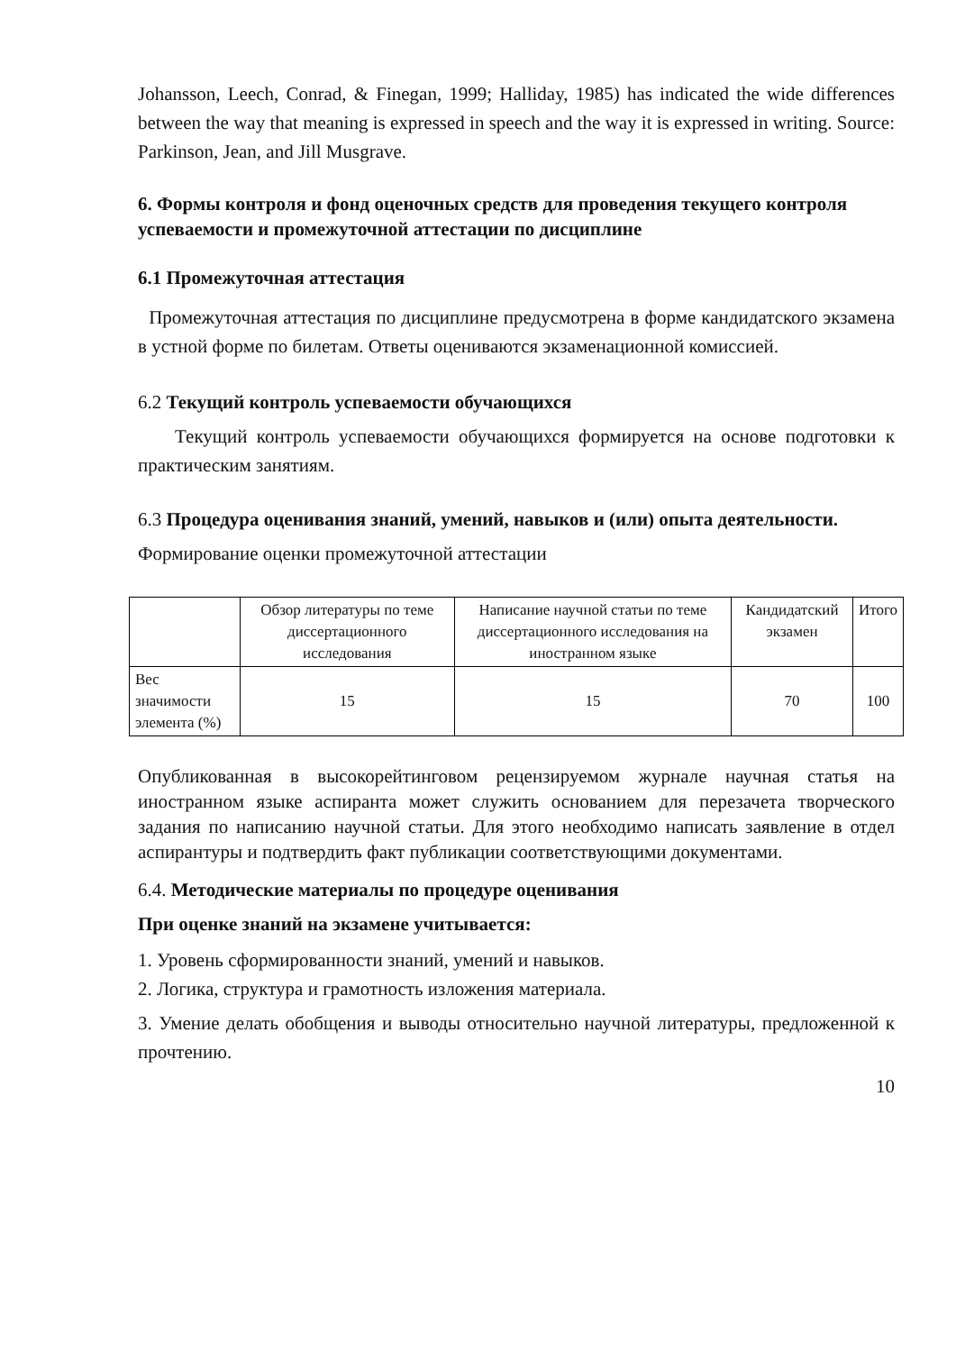Johansson, Leech, Conrad, & Finegan, 1999; Halliday, 1985) has indicated the wide differences between the way that meaning is expressed in speech and the way it is expressed in writing. Source: Parkinson, Jean, and Jill Musgrave.
6. Формы контроля и фонд оценочных средств для проведения текущего контроля успеваемости и промежуточной аттестации по дисциплине
6.1 Промежуточная аттестация
Промежуточная аттестация по дисциплине предусмотрена в форме кандидатского экзамена в устной форме по билетам. Ответы оцениваются экзаменационной комиссией.
6.2 Текущий контроль успеваемости обучающихся
Текущий контроль успеваемости обучающихся формируется на основе подготовки к практическим занятиям.
6.3 Процедура оценивания знаний, умений, навыков и (или) опыта деятельности.
Формирование оценки промежуточной аттестации
| | Обзор литературы по теме диссертационного исследования | Написание научной статьи по теме диссертационного исследования на иностранном языке | Кандидатский экзамен | Итого |
| Вес значимости элемента (%) | 15 | 15 | 70 | 100 |
Опубликованная в высокорейтинговом рецензируемом журнале научная статья на иностранном языке аспиранта может служить основанием для перезачета творческого задания по написанию научной статьи. Для этого необходимо написать заявление в отдел аспирантуры и подтвердить факт публикации соответствующими документами.
6.4. Методические материалы по процедуре оценивания
При оценке знаний на экзамене учитывается:
1. Уровень сформированности знаний, умений и навыков.
2. Логика, структура и грамотность изложения материала.
3. Умение делать обобщения и выводы относительно научной литературы, предложенной к прочтению.
10